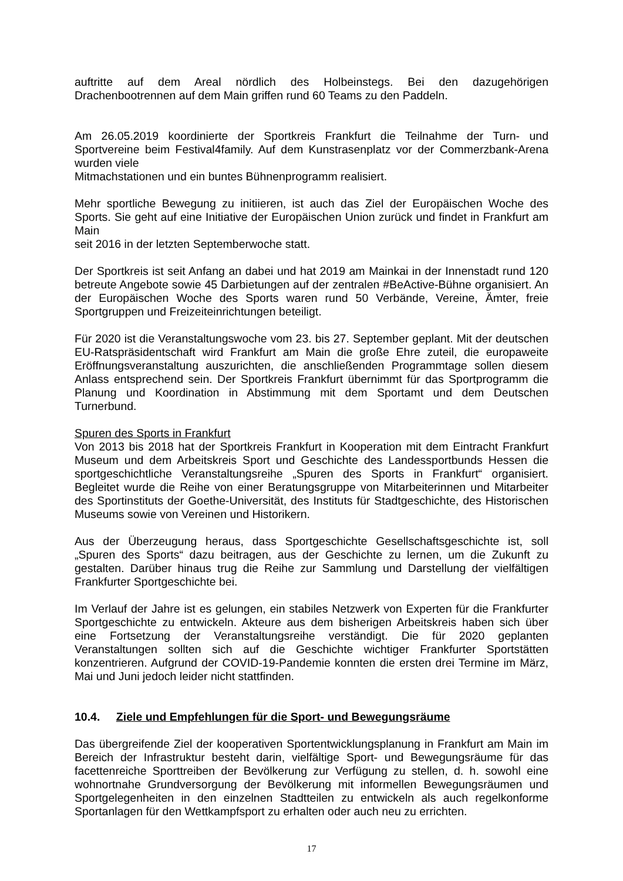auftritte auf dem Areal nördlich des Holbeinstegs. Bei den dazugehörigen Drachenbootrennen auf dem Main griffen rund 60 Teams zu den Paddeln.
Am 26.05.2019 koordinierte der Sportkreis Frankfurt die Teilnahme der Turn- und Sportvereine beim Festival4family. Auf dem Kunstrasenplatz vor der Commerzbank-Arena wurden viele
Mitmachstationen und ein buntes Bühnenprogramm realisiert.
Mehr sportliche Bewegung zu initiieren, ist auch das Ziel der Europäischen Woche des Sports. Sie geht auf eine Initiative der Europäischen Union zurück und findet in Frankfurt am Main
seit 2016 in der letzten Septemberwoche statt.
Der Sportkreis ist seit Anfang an dabei und hat 2019 am Mainkai in der Innenstadt rund 120 betreute Angebote sowie 45 Darbietungen auf der zentralen #BeActive-Bühne organisiert. An der Europäischen Woche des Sports waren rund 50 Verbände, Vereine, Ämter, freie Sportgruppen und Freizeiteinrichtungen beteiligt.
Für 2020 ist die Veranstaltungswoche vom 23. bis 27. September geplant. Mit der deutschen EU-Ratspräsidentschaft wird Frankfurt am Main die große Ehre zuteil, die europaweite Eröffnungsveranstaltung auszurichten, die anschließenden Programmtage sollen diesem Anlass entsprechend sein. Der Sportkreis Frankfurt übernimmt für das Sportprogramm die Planung und Koordination in Abstimmung mit dem Sportamt und dem Deutschen Turnerbund.
Spuren des Sports in Frankfurt
Von 2013 bis 2018 hat der Sportkreis Frankfurt in Kooperation mit dem Eintracht Frankfurt Museum und dem Arbeitskreis Sport und Geschichte des Landessportbunds Hessen die sportgeschichtliche Veranstaltungsreihe „Spuren des Sports in Frankfurt“ organisiert. Begleitet wurde die Reihe von einer Beratungsgruppe von Mitarbeiterinnen und Mitarbeiter des Sportinstituts der Goethe-Universität, des Instituts für Stadtgeschichte, des Historischen Museums sowie von Vereinen und Historikern.
Aus der Überzeugung heraus, dass Sportgeschichte Gesellschaftsgeschichte ist, soll „Spuren des Sports“ dazu beitragen, aus der Geschichte zu lernen, um die Zukunft zu gestalten. Darüber hinaus trug die Reihe zur Sammlung und Darstellung der vielfältigen Frankfurter Sportgeschichte bei.
Im Verlauf der Jahre ist es gelungen, ein stabiles Netzwerk von Experten für die Frankfurter Sportgeschichte zu entwickeln. Akteure aus dem bisherigen Arbeitskreis haben sich über eine Fortsetzung der Veranstaltungsreihe verständigt. Die für 2020 geplanten Veranstaltungen sollten sich auf die Geschichte wichtiger Frankfurter Sportstätten konzentrieren. Aufgrund der COVID-19-Pandemie konnten die ersten drei Termine im März, Mai und Juni jedoch leider nicht stattfinden.
10.4. Ziele und Empfehlungen für die Sport- und Bewegungsräume
Das übergreifende Ziel der kooperativen Sportentwicklungsplanung in Frankfurt am Main im Bereich der Infrastruktur besteht darin, vielfältige Sport- und Bewegungsräume für das facettenreiche Sporttreiben der Bevölkerung zur Verfügung zu stellen, d. h. sowohl eine wohnortnahe Grundversorgung der Bevölkerung mit informellen Bewegungsräumen und Sportgelegenheiten in den einzelnen Stadtteilen zu entwickeln als auch regelkonforme Sportanlagen für den Wettkampfsport zu erhalten oder auch neu zu errichten.
17